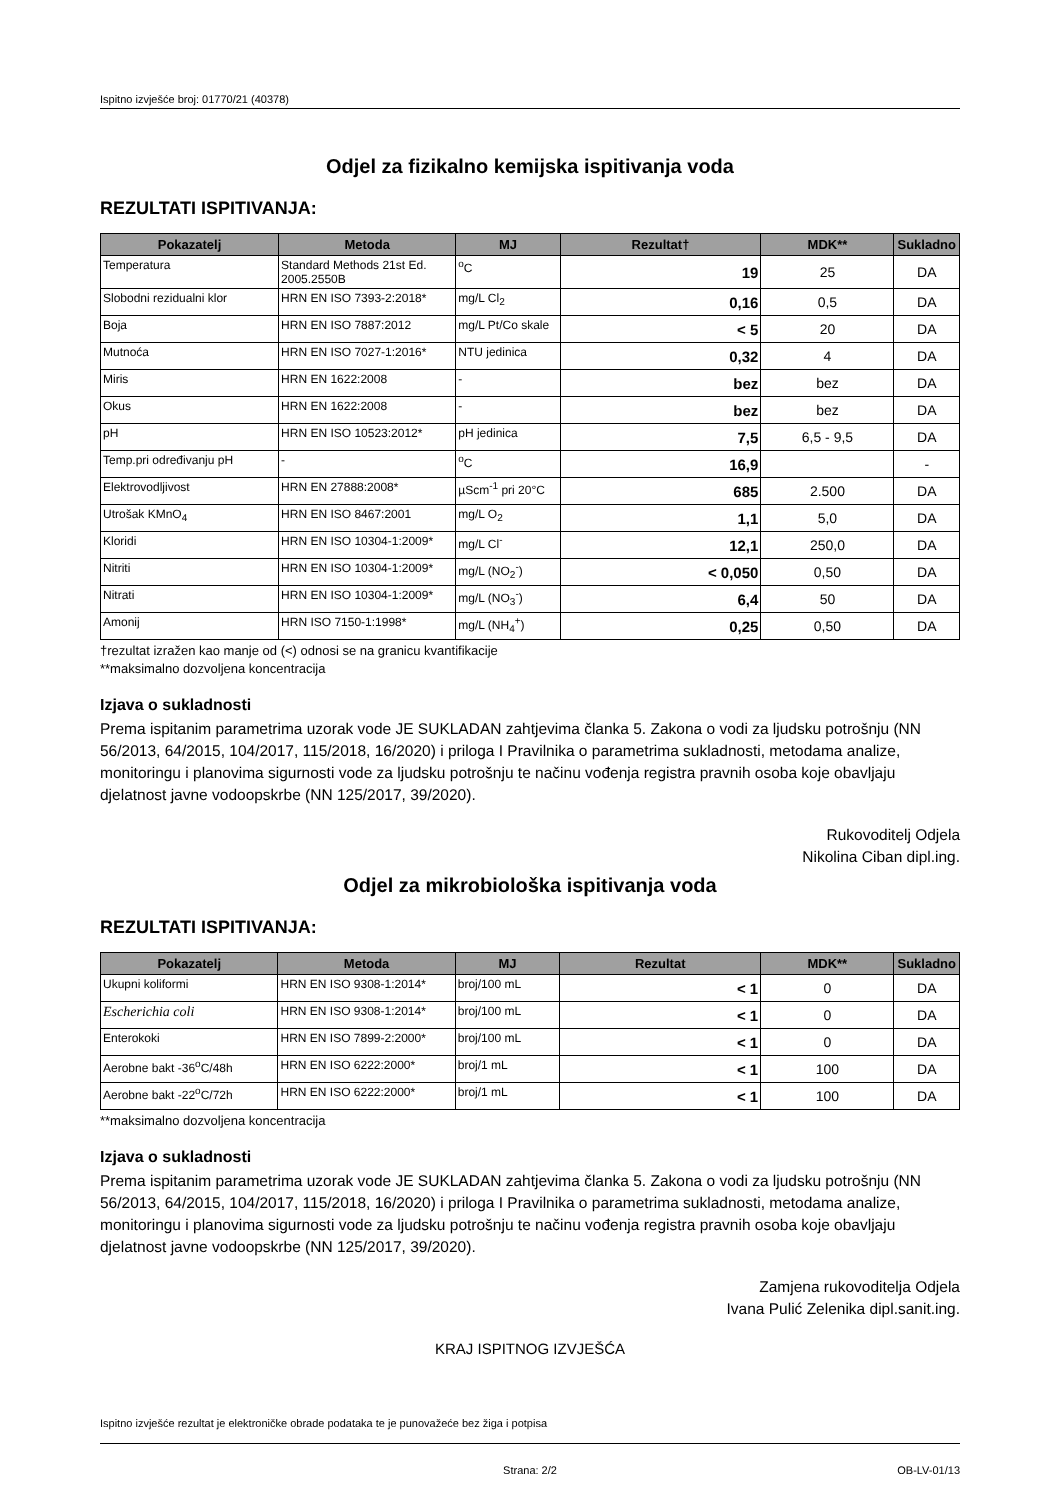Ispitno izvješće broj: 01770/21 (40378)
Odjel za fizikalno kemijska ispitivanja voda
REZULTATI ISPITIVANJA:
| Pokazatelj | Metoda | MJ | Rezultat† | MDK** | Sukladno |
| --- | --- | --- | --- | --- | --- |
| Temperatura | Standard Methods 21st Ed. 2005.2550B | <sup>o</sup> C | 19 | 25 | DA |
| Slobodni rezidualni klor | HRN EN ISO 7393-2:2018* | mg/L Cl<sub>2</sub> | 0,16 | 0,5 | DA |
| Boja | HRN EN ISO 7887:2012 | mg/L Pt/Co skale | < 5 | 20 | DA |
| Mutnoća | HRN EN ISO 7027-1:2016* | NTU jedinica | 0,32 | 4 | DA |
| Miris | HRN EN 1622:2008 | - | bez | bez | DA |
| Okus | HRN EN 1622:2008 | - | bez | bez | DA |
| pH | HRN EN ISO 10523:2012* | pH jedinica | 7,5 | 6,5 - 9,5 | DA |
| Temp.pri određivanju pH | - | <sup>o</sup> C | 16,9 | | - |
| Elektrovodljivost | HRN EN 27888:2008* | µScm<sup>-1</sup> pri 20°C | 685 | 2.500 | DA |
| Utrošak KMnO<sub>4</sub> | HRN EN ISO 8467:2001 | mg/L O<sub>2</sub> | 1,1 | 5,0 | DA |
| Kloridi | HRN EN ISO 10304-1:2009* | mg/L Cl<sup>-</sup> | 12,1 | 250,0 | DA |
| Nitriti | HRN EN ISO 10304-1:2009* | mg/L (NO<sub>2</sub><sup>-</sup>) | < 0,050 | 0,50 | DA |
| Nitrati | HRN EN ISO 10304-1:2009* | mg/L (NO<sub>3</sub><sup>-</sup>) | 6,4 | 50 | DA |
| Amonij | HRN ISO 7150-1:1998* | mg/L (NH<sub>4</sub><sup>+</sup>) | 0,25 | 0,50 | DA |
†rezultat izražen kao manje od (<) odnosi se na granicu kvantifikacije
**maksimalno dozvoljena koncentracija
Izjava o sukladnosti
Prema ispitanim parametrima uzorak vode JE SUKLADAN zahtjevima članka 5. Zakona o vodi za ljudsku potrošnju (NN 56/2013, 64/2015, 104/2017, 115/2018, 16/2020) i priloga I Pravilnika o parametrima sukladnosti, metodama analize, monitoringu i planovima sigurnosti vode za ljudsku potrošnju te načinu vođenja registra pravnih osoba koje obavljaju djelatnost javne vodoopskrbe (NN 125/2017, 39/2020).
Rukovoditelj Odjela
Nikolina Ciban dipl.ing.
Odjel za mikrobiološka ispitivanja voda
REZULTATI ISPITIVANJA:
| Pokazatelj | Metoda | MJ | Rezultat | MDK** | Sukladno |
| --- | --- | --- | --- | --- | --- |
| Ukupni koliformi | HRN EN ISO 9308-1:2014* | broj/100 mL | < 1 | 0 | DA |
| Escherichia coli | HRN EN ISO 9308-1:2014* | broj/100 mL | < 1 | 0 | DA |
| Enterokoki | HRN EN ISO 7899-2:2000* | broj/100 mL | < 1 | 0 | DA |
| Aerobne bakt -36<sup>o</sup>C/48h | HRN EN ISO 6222:2000* | broj/1 mL | < 1 | 100 | DA |
| Aerobne bakt -22<sup>o</sup>C/72h | HRN EN ISO 6222:2000* | broj/1 mL | < 1 | 100 | DA |
**maksimalno dozvoljena koncentracija
Izjava o sukladnosti
Prema ispitanim parametrima uzorak vode JE SUKLADAN zahtjevima članka 5. Zakona o vodi za ljudsku potrošnju (NN 56/2013, 64/2015, 104/2017, 115/2018, 16/2020) i priloga I Pravilnika o parametrima sukladnosti, metodama analize, monitoringu i planovima sigurnosti vode za ljudsku potrošnju te načinu vođenja registra pravnih osoba koje obavljaju djelatnost javne vodoopskrbe (NN 125/2017, 39/2020).
Zamjena rukovoditelja Odjela
Ivana Pulić Zelenika dipl.sanit.ing.
KRAJ ISPITNOG IZVJEŠĆA
Ispitno izvješće rezultat je elektroničke obrade podataka te je punovažeće bez žiga i potpisa
Strana: 2/2 OB-LV-01/13